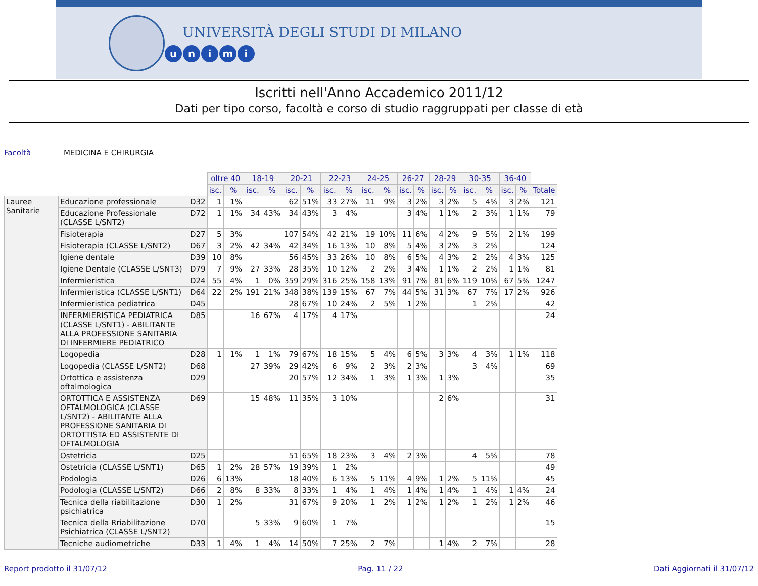UNIVERSITÀ DEGLI STUDI DI MILANO
unimi
Iscritti nell'Anno Accademico 2011/12
Dati per tipo corso, facoltà e corso di studio raggruppati per classe di età
Facoltà MEDICINA E CHIRURGIA
| | | | oltre 40 | | 18-19 | | 20-21 | | 22-23 | | 24-25 | | 26-27 | | 28-29 | | 30-35 | | 36-40 | | |
| | | | isc. | % | isc. | % | isc. | % | isc. | % | isc. | % | isc. | % | isc. | % | isc. | % | isc. | % | Totale |
| Lauree Sanitarie | Educazione professionale | D32 | 1 | 1% | | | 62 | 51% | 33 | 27% | 11 | 9% | 3 | 2% | 3 | 2% | 5 | 4% | 3 | 2% | 121 |
| | Educazione Professionale (CLASSE L/SNT2) | D72 | 1 | 1% | 34 | 43% | 34 | 43% | 3 | 4% | | | 3 | 4% | 1 | 1% | 2 | 3% | 1 | 1% | 79 |
| | Fisioterapia | D27 | 5 | 3% | | | 107 | 54% | 42 | 21% | 19 | 10% | 11 | 6% | 4 | 2% | 9 | 5% | 2 | 1% | 199 |
| | Fisioterapia (CLASSE L/SNT2) | D67 | 3 | 2% | 42 | 34% | 42 | 34% | 16 | 13% | 10 | 8% | 5 | 4% | 3 | 2% | 3 | 2% | | | 124 |
| | Igiene dentale | D39 | 10 | 8% | | | 56 | 45% | 33 | 26% | 10 | 8% | 6 | 5% | 4 | 3% | 2 | 2% | 4 | 3% | 125 |
| | Igiene Dentale (CLASSE L/SNT3) | D79 | 7 | 9% | 27 | 33% | 28 | 35% | 10 | 12% | 2 | 2% | 3 | 4% | 1 | 1% | 2 | 2% | 1 | 1% | 81 |
| | Infermieristica | D24 | 55 | 4% | 1 | 0% | 359 | 29% | 316 | 25% | 158 | 13% | 91 | 7% | 81 | 6% | 119 | 10% | 67 | 5% | 1247 |
| | Infermieristica (CLASSE L/SNT1) | D64 | 22 | 2% | 191 | 21% | 348 | 38% | 139 | 15% | 67 | 7% | 44 | 5% | 31 | 3% | 67 | 7% | 17 | 2% | 926 |
| | Infermieristica pediatrica | D45 | | | | | 28 | 67% | 10 | 24% | 2 | 5% | 1 | 2% | | | 1 | 2% | | | 42 |
| | INFERMIERISTICA PEDIATRICA (CLASSE L/SNT1) - ABILITANTE ALLA PROFESSIONE SANITARIA DI INFERMIERE PEDIATRICO | D85 | | | 16 | 67% | 4 | 17% | 4 | 17% | | | | | | | | | | | 24 |
| | Logopedia | D28 | 1 | 1% | 1 | 1% | 79 | 67% | 18 | 15% | 5 | 4% | 6 | 5% | 3 | 3% | 4 | 3% | 1 | 1% | 118 |
| | Logopedia (CLASSE L/SNT2) | D68 | | | 27 | 39% | 29 | 42% | 6 | 9% | 2 | 3% | 2 | 3% | | | 3 | 4% | | | 69 |
| | Ortottica e assistenza oftalmologica | D29 | | | | | 20 | 57% | 12 | 34% | 1 | 3% | 1 | 3% | 1 | 3% | | | | | 35 |
| | ORTOTTICA E ASSISTENZA OFTALMOLOGICA (CLASSE L/SNT2) - ABILITANTE ALLA PROFESSIONE SANITARIA DI ORTOTTISTA ED ASSISTENTE DI OFTALMOLOGIA | D69 | | | 15 | 48% | 11 | 35% | 3 | 10% | | | | | 2 | 6% | | | | | 31 |
| | Ostetricia | D25 | | | | | 51 | 65% | 18 | 23% | 3 | 4% | 2 | 3% | | | 4 | 5% | | | 78 |
| | Ostetricia (CLASSE L/SNT1) | D65 | 1 | 2% | 28 | 57% | 19 | 39% | 1 | 2% | | | | | | | | | | | 49 |
| | Podologia | D26 | 6 | 13% | | | 18 | 40% | 6 | 13% | 5 | 11% | 4 | 9% | 1 | 2% | 5 | 11% | | | 45 |
| | Podologia (CLASSE L/SNT2) | D66 | 2 | 8% | 8 | 33% | 8 | 33% | 1 | 4% | 1 | 4% | 1 | 4% | 1 | 4% | 1 | 4% | 1 | 4% | 24 |
| | Tecnica della riabilitazione psichiatrica | D30 | 1 | 2% | | | 31 | 67% | 9 | 20% | 1 | 2% | 1 | 2% | 1 | 2% | 1 | 2% | 1 | 2% | 46 |
| | Tecnica della Rriabilitazione Psichiatrica (CLASSE L/SNT2) | D70 | | | 5 | 33% | 9 | 60% | 1 | 7% | | | | | | | | | | | 15 |
| | Tecniche audiometriche | D33 | 1 | 4% | 1 | 4% | 14 | 50% | 7 | 25% | 2 | 7% | | | 1 | 4% | 2 | 7% | | | 28 |
Report prodotto il 31/07/12 Pag. 11 / 22 Dati Aggiornati il 31/07/12